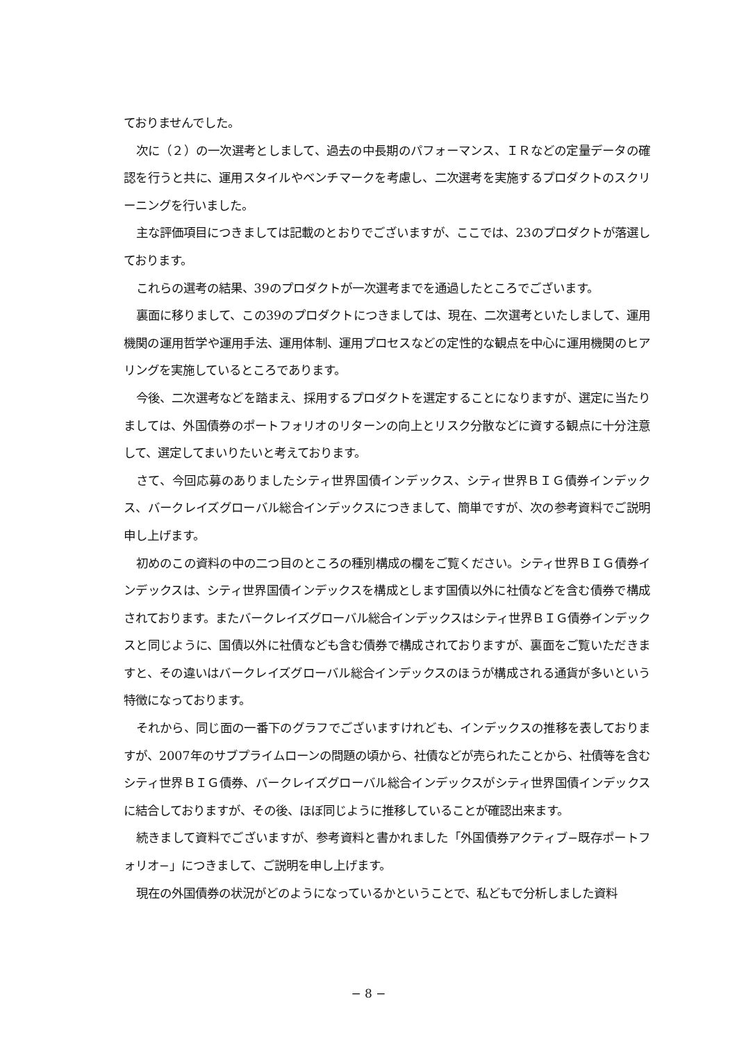ておりませんでした。
次に（２）の一次選考としまして、過去の中長期のパフォーマンス、ＩＲなどの定量データの確認を行うと共に、運用スタイルやベンチマークを考慮し、二次選考を実施するプロダクトのスクリーニングを行いました。
主な評価項目につきましては記載のとおりでございますが、ここでは、23のプロダクトが落選しております。
これらの選考の結果、39のプロダクトが一次選考までを通過したところでございます。
裏面に移りまして、この39のプロダクトにつきましては、現在、二次選考といたしまして、運用機関の運用哲学や運用手法、運用体制、運用プロセスなどの定性的な観点を中心に運用機関のヒアリングを実施しているところであります。
今後、二次選考などを踏まえ、採用するプロダクトを選定することになりますが、選定に当たりましては、外国債券のポートフォリオのリターンの向上とリスク分散などに資する観点に十分注意して、選定してまいりたいと考えております。
さて、今回応募のありましたシティ世界国債インデックス、シティ世界ＢＩＧ債券インデックス、バークレイズグローバル総合インデックスにつきまして、簡単ですが、次の参考資料でご説明申し上げます。
初めのこの資料の中の二つ目のところの種別構成の欄をご覧ください。シティ世界ＢＩＧ債券インデックスは、シティ世界国債インデックスを構成とします国債以外に社債などを含む債券で構成されております。またバークレイズグローバル総合インデックスはシティ世界ＢＩＧ債券インデックスと同じように、国債以外に社債なども含む債券で構成されておりますが、裏面をご覧いただきますと、その違いはバークレイズグローバル総合インデックスのほうが構成される通貨が多いという特徴になっております。
それから、同じ面の一番下のグラフでございますけれども、インデックスの推移を表しておりますが、2007年のサブプライムローンの問題の頃から、社債などが売られたことから、社債等を含むシティ世界ＢＩＧ債券、バークレイズグローバル総合インデックスがシティ世界国債インデックスに結合しておりますが、その後、ほぼ同じように推移していることが確認出来ます。
続きまして資料でございますが、参考資料と書かれました「外国債券アクティブ−既存ポートフォリオ−」につきまして、ご説明を申し上げます。
現在の外国債券の状況がどのようになっているかということで、私どもで分析しました資料
− 8 −